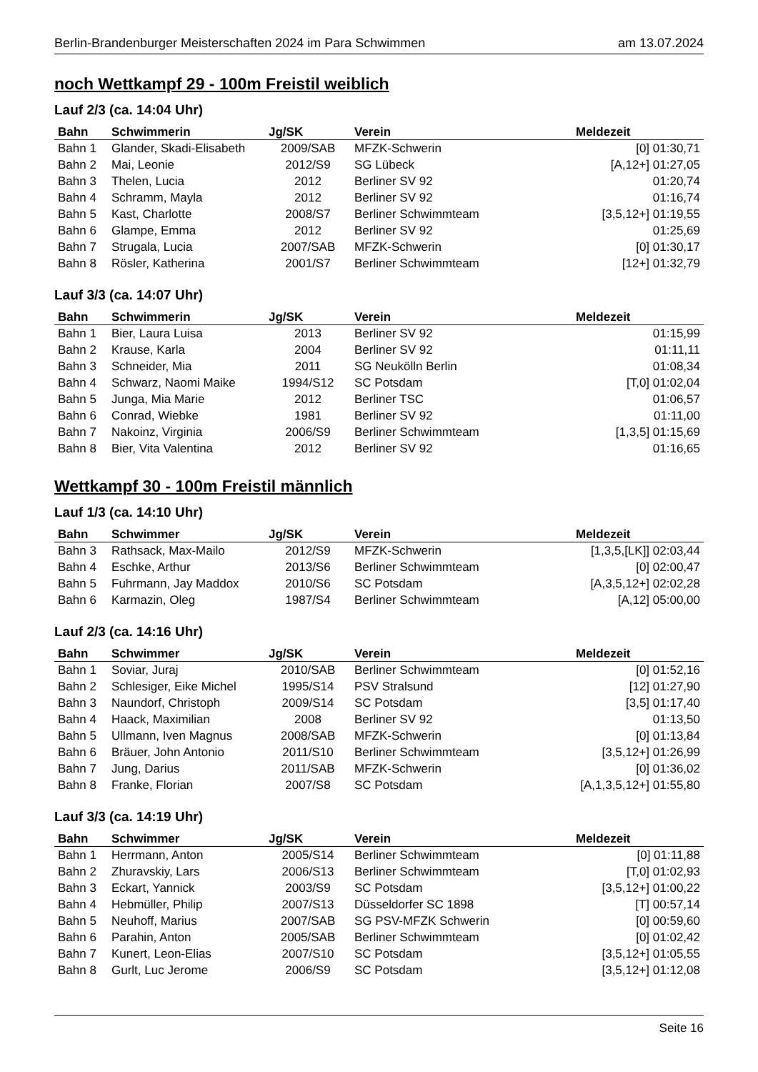Berlin-Brandenburger Meisterschaften 2024 im Para Schwimmen am 13.07.2024
noch Wettkampf 29 - 100m Freistil weiblich
Lauf 2/3 (ca. 14:04 Uhr)
| Bahn | Schwimmerin | Jg/SK | Verein | Meldezeit |
| --- | --- | --- | --- | --- |
| Bahn 1 | Glander, Skadi-Elisabeth | 2009/SAB | MFZK-Schwerin | [0] 01:30,71 |
| Bahn 2 | Mai, Leonie | 2012/S9 | SG Lübeck | [A,12+] 01:27,05 |
| Bahn 3 | Thelen, Lucia | 2012 | Berliner SV 92 | 01:20,74 |
| Bahn 4 | Schramm, Mayla | 2012 | Berliner SV 92 | 01:16,74 |
| Bahn 5 | Kast, Charlotte | 2008/S7 | Berliner Schwimmteam | [3,5,12+] 01:19,55 |
| Bahn 6 | Glampe, Emma | 2012 | Berliner SV 92 | 01:25,69 |
| Bahn 7 | Strugala, Lucia | 2007/SAB | MFZK-Schwerin | [0] 01:30,17 |
| Bahn 8 | Rösler, Katherina | 2001/S7 | Berliner Schwimmteam | [12+] 01:32,79 |
Lauf 3/3 (ca. 14:07 Uhr)
| Bahn | Schwimmerin | Jg/SK | Verein | Meldezeit |
| --- | --- | --- | --- | --- |
| Bahn 1 | Bier, Laura Luisa | 2013 | Berliner SV 92 | 01:15,99 |
| Bahn 2 | Krause, Karla | 2004 | Berliner SV 92 | 01:11,11 |
| Bahn 3 | Schneider, Mia | 2011 | SG Neukölln Berlin | 01:08,34 |
| Bahn 4 | Schwarz, Naomi Maike | 1994/S12 | SC Potsdam | [T,0] 01:02,04 |
| Bahn 5 | Junga, Mia Marie | 2012 | Berliner TSC | 01:06,57 |
| Bahn 6 | Conrad, Wiebke | 1981 | Berliner SV 92 | 01:11,00 |
| Bahn 7 | Nakoinz, Virginia | 2006/S9 | Berliner Schwimmteam | [1,3,5] 01:15,69 |
| Bahn 8 | Bier, Vita Valentina | 2012 | Berliner SV 92 | 01:16,65 |
Wettkampf 30 - 100m Freistil männlich
Lauf 1/3 (ca. 14:10 Uhr)
| Bahn | Schwimmer | Jg/SK | Verein | Meldezeit |
| --- | --- | --- | --- | --- |
| Bahn 3 | Rathsack, Max-Mailo | 2012/S9 | MFZK-Schwerin | [1,3,5,[LK]] 02:03,44 |
| Bahn 4 | Eschke, Arthur | 2013/S6 | Berliner Schwimmteam | [0] 02:00,47 |
| Bahn 5 | Fuhrmann, Jay Maddox | 2010/S6 | SC Potsdam | [A,3,5,12+] 02:02,28 |
| Bahn 6 | Karmazin, Oleg | 1987/S4 | Berliner Schwimmteam | [A,12] 05:00,00 |
Lauf 2/3 (ca. 14:16 Uhr)
| Bahn | Schwimmer | Jg/SK | Verein | Meldezeit |
| --- | --- | --- | --- | --- |
| Bahn 1 | Soviar, Juraj | 2010/SAB | Berliner Schwimmteam | [0] 01:52,16 |
| Bahn 2 | Schlesiger, Eike Michel | 1995/S14 | PSV Stralsund | [12] 01:27,90 |
| Bahn 3 | Naundorf, Christoph | 2009/S14 | SC Potsdam | [3,5] 01:17,40 |
| Bahn 4 | Haack, Maximilian | 2008 | Berliner SV 92 | 01:13,50 |
| Bahn 5 | Ullmann, Iven Magnus | 2008/SAB | MFZK-Schwerin | [0] 01:13,84 |
| Bahn 6 | Bräuer, John Antonio | 2011/S10 | Berliner Schwimmteam | [3,5,12+] 01:26,99 |
| Bahn 7 | Jung, Darius | 2011/SAB | MFZK-Schwerin | [0] 01:36,02 |
| Bahn 8 | Franke, Florian | 2007/S8 | SC Potsdam | [A,1,3,5,12+] 01:55,80 |
Lauf 3/3 (ca. 14:19 Uhr)
| Bahn | Schwimmer | Jg/SK | Verein | Meldezeit |
| --- | --- | --- | --- | --- |
| Bahn 1 | Herrmann, Anton | 2005/S14 | Berliner Schwimmteam | [0] 01:11,88 |
| Bahn 2 | Zhuravskiy, Lars | 2006/S13 | Berliner Schwimmteam | [T,0] 01:02,93 |
| Bahn 3 | Eckart, Yannick | 2003/S9 | SC Potsdam | [3,5,12+] 01:00,22 |
| Bahn 4 | Hebmüller, Philip | 2007/S13 | Düsseldorfer SC 1898 | [T] 00:57,14 |
| Bahn 5 | Neuhoff, Marius | 2007/SAB | SG PSV-MFZK Schwerin | [0] 00:59,60 |
| Bahn 6 | Parahin, Anton | 2005/SAB | Berliner Schwimmteam | [0] 01:02,42 |
| Bahn 7 | Kunert, Leon-Elias | 2007/S10 | SC Potsdam | [3,5,12+] 01:05,55 |
| Bahn 8 | Gurlt, Luc Jerome | 2006/S9 | SC Potsdam | [3,5,12+] 01:12,08 |
Seite 16